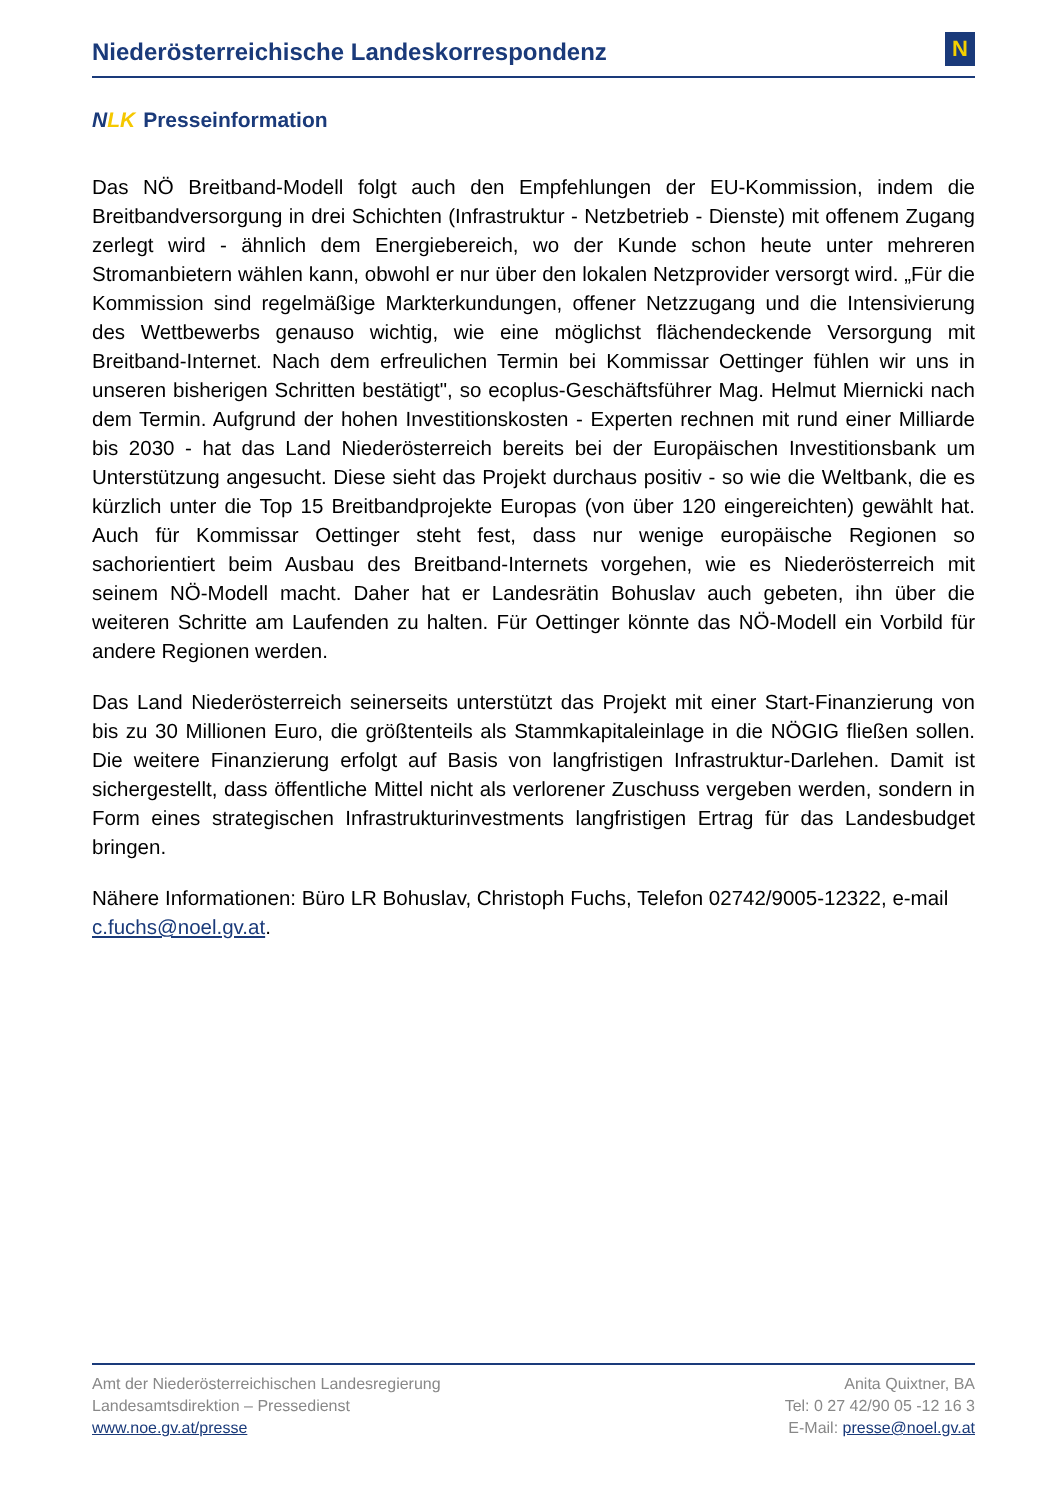Niederösterreichische Landeskorrespondenz
N
NLK Presseinformation
Das NÖ Breitband-Modell folgt auch den Empfehlungen der EU-Kommission, indem die Breitbandversorgung in drei Schichten (Infrastruktur - Netzbetrieb - Dienste) mit offenem Zugang zerlegt wird - ähnlich dem Energiebereich, wo der Kunde schon heute unter mehreren Stromanbietern wählen kann, obwohl er nur über den lokalen Netzprovider versorgt wird. „Für die Kommission sind regelmäßige Markterkundungen, offener Netzzugang und die Intensivierung des Wettbewerbs genauso wichtig, wie eine möglichst flächendeckende Versorgung mit Breitband-Internet. Nach dem erfreulichen Termin bei Kommissar Oettinger fühlen wir uns in unseren bisherigen Schritten bestätigt", so ecoplus-Geschäftsführer Mag. Helmut Miernicki nach dem Termin. Aufgrund der hohen Investitionskosten - Experten rechnen mit rund einer Milliarde bis 2030 - hat das Land Niederösterreich bereits bei der Europäischen Investitionsbank um Unterstützung angesucht. Diese sieht das Projekt durchaus positiv - so wie die Weltbank, die es kürzlich unter die Top 15 Breitbandprojekte Europas (von über 120 eingereichten) gewählt hat. Auch für Kommissar Oettinger steht fest, dass nur wenige europäische Regionen so sachorientiert beim Ausbau des Breitband-Internets vorgehen, wie es Niederösterreich mit seinem NÖ-Modell macht. Daher hat er Landesrätin Bohuslav auch gebeten, ihn über die weiteren Schritte am Laufenden zu halten. Für Oettinger könnte das NÖ-Modell ein Vorbild für andere Regionen werden.
Das Land Niederösterreich seinerseits unterstützt das Projekt mit einer Start-Finanzierung von bis zu 30 Millionen Euro, die größtenteils als Stammkapitaleinlage in die NÖGIG fließen sollen. Die weitere Finanzierung erfolgt auf Basis von langfristigen Infrastruktur-Darlehen. Damit ist sichergestellt, dass öffentliche Mittel nicht als verlorener Zuschuss vergeben werden, sondern in Form eines strategischen Infrastrukturinvestments langfristigen Ertrag für das Landesbudget bringen.
Nähere Informationen: Büro LR Bohuslav, Christoph Fuchs, Telefon 02742/9005-12322, e-mail c.fuchs@noel.gv.at.
Amt der Niederösterreichischen Landesregierung
Landesamtsdirektion – Pressedienst
www.noe.gv.at/presse
Anita Quixtner, BA
Tel: 0 27 42/90 05 -12 16 3
E-Mail: presse@noel.gv.at